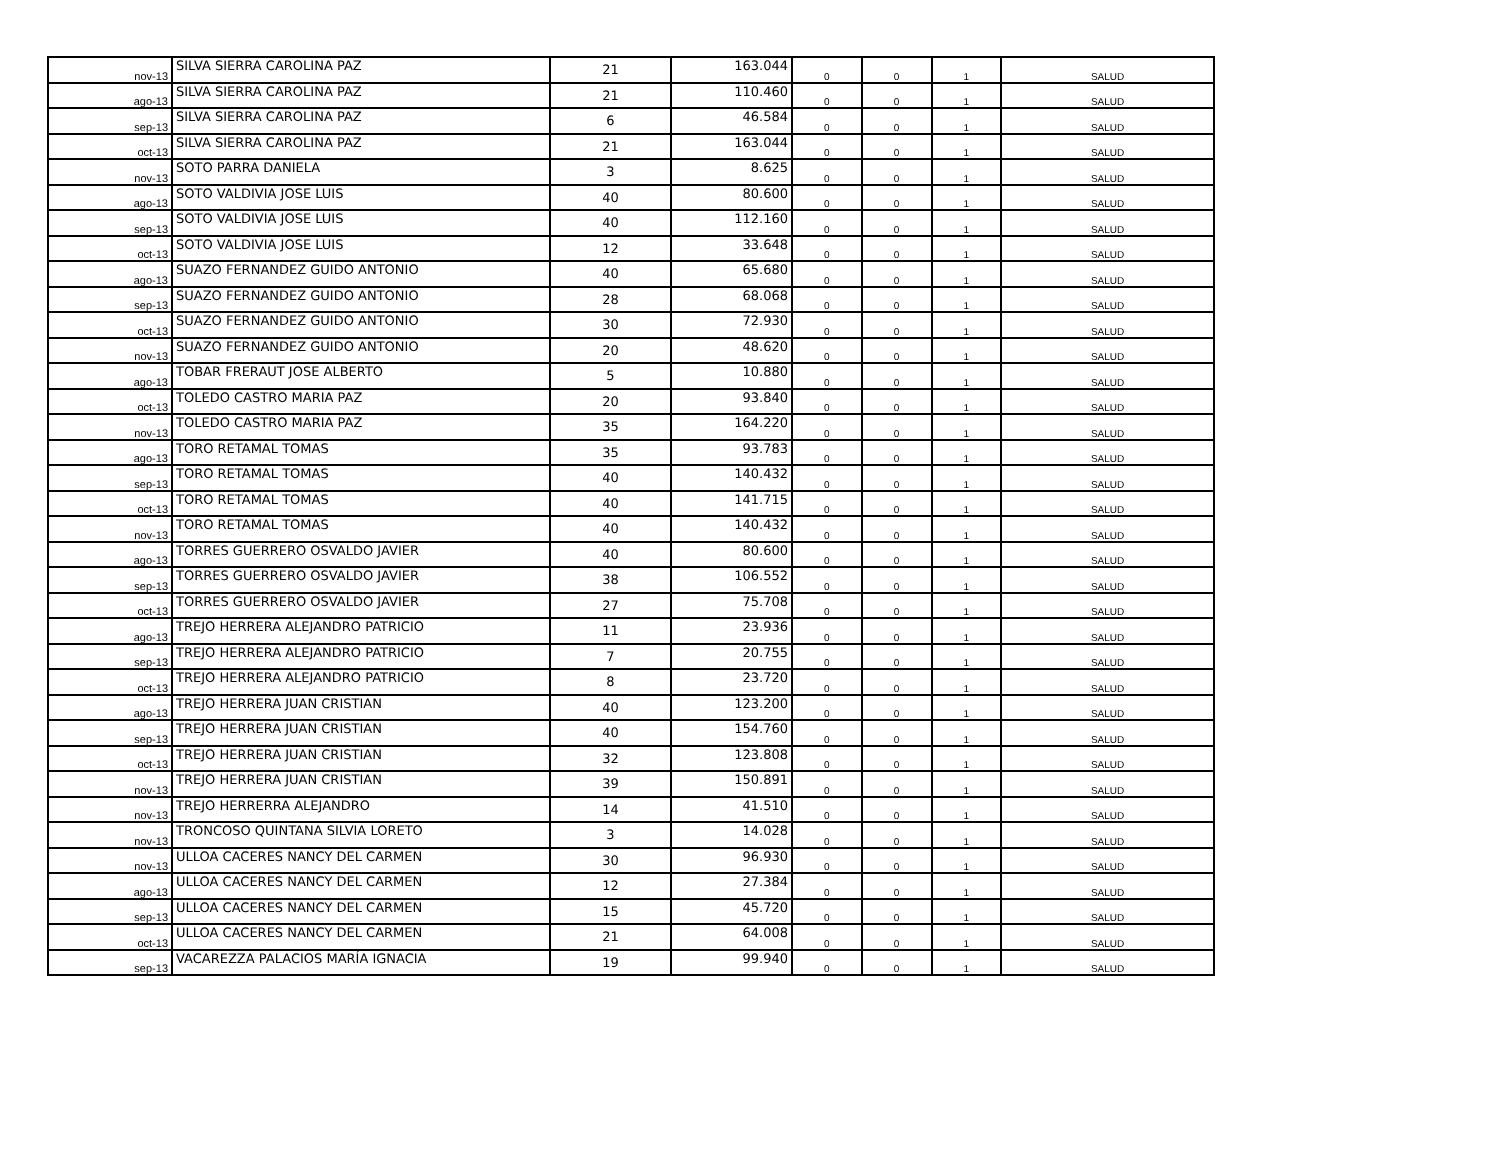| nov-13 | SILVA SIERRA CAROLINA PAZ | 21 | 163.044 | 0 | 0 | 1 | SALUD |
| ago-13 | SILVA SIERRA CAROLINA PAZ | 21 | 110.460 | 0 | 0 | 1 | SALUD |
| sep-13 | SILVA SIERRA CAROLINA PAZ | 6 | 46.584 | 0 | 0 | 1 | SALUD |
| oct-13 | SILVA SIERRA CAROLINA PAZ | 21 | 163.044 | 0 | 0 | 1 | SALUD |
| nov-13 | SOTO PARRA DANIELA | 3 | 8.625 | 0 | 0 | 1 | SALUD |
| ago-13 | SOTO VALDIVIA JOSE LUIS | 40 | 80.600 | 0 | 0 | 1 | SALUD |
| sep-13 | SOTO VALDIVIA JOSE LUIS | 40 | 112.160 | 0 | 0 | 1 | SALUD |
| oct-13 | SOTO VALDIVIA JOSE LUIS | 12 | 33.648 | 0 | 0 | 1 | SALUD |
| ago-13 | SUAZO FERNANDEZ GUIDO ANTONIO | 40 | 65.680 | 0 | 0 | 1 | SALUD |
| sep-13 | SUAZO FERNANDEZ GUIDO ANTONIO | 28 | 68.068 | 0 | 0 | 1 | SALUD |
| oct-13 | SUAZO FERNANDEZ GUIDO ANTONIO | 30 | 72.930 | 0 | 0 | 1 | SALUD |
| nov-13 | SUAZO FERNANDEZ GUIDO ANTONIO | 20 | 48.620 | 0 | 0 | 1 | SALUD |
| ago-13 | TOBAR FRERAUT JOSE ALBERTO | 5 | 10.880 | 0 | 0 | 1 | SALUD |
| oct-13 | TOLEDO CASTRO MARIA PAZ | 20 | 93.840 | 0 | 0 | 1 | SALUD |
| nov-13 | TOLEDO CASTRO MARIA PAZ | 35 | 164.220 | 0 | 0 | 1 | SALUD |
| ago-13 | TORO RETAMAL TOMAS | 35 | 93.783 | 0 | 0 | 1 | SALUD |
| sep-13 | TORO RETAMAL TOMAS | 40 | 140.432 | 0 | 0 | 1 | SALUD |
| oct-13 | TORO RETAMAL TOMAS | 40 | 141.715 | 0 | 0 | 1 | SALUD |
| nov-13 | TORO RETAMAL TOMAS | 40 | 140.432 | 0 | 0 | 1 | SALUD |
| ago-13 | TORRES GUERRERO OSVALDO JAVIER | 40 | 80.600 | 0 | 0 | 1 | SALUD |
| sep-13 | TORRES GUERRERO OSVALDO JAVIER | 38 | 106.552 | 0 | 0 | 1 | SALUD |
| oct-13 | TORRES GUERRERO OSVALDO JAVIER | 27 | 75.708 | 0 | 0 | 1 | SALUD |
| ago-13 | TREJO HERRERA ALEJANDRO PATRICIO | 11 | 23.936 | 0 | 0 | 1 | SALUD |
| sep-13 | TREJO HERRERA ALEJANDRO PATRICIO | 7 | 20.755 | 0 | 0 | 1 | SALUD |
| oct-13 | TREJO HERRERA ALEJANDRO PATRICIO | 8 | 23.720 | 0 | 0 | 1 | SALUD |
| ago-13 | TREJO HERRERA JUAN CRISTIAN | 40 | 123.200 | 0 | 0 | 1 | SALUD |
| sep-13 | TREJO HERRERA JUAN CRISTIAN | 40 | 154.760 | 0 | 0 | 1 | SALUD |
| oct-13 | TREJO HERRERA JUAN CRISTIAN | 32 | 123.808 | 0 | 0 | 1 | SALUD |
| nov-13 | TREJO HERRERA JUAN CRISTIAN | 39 | 150.891 | 0 | 0 | 1 | SALUD |
| nov-13 | TREJO HERRERRA ALEJANDRO | 14 | 41.510 | 0 | 0 | 1 | SALUD |
| nov-13 | TRONCOSO QUINTANA SILVIA LORETO | 3 | 14.028 | 0 | 0 | 1 | SALUD |
| nov-13 | ULLOA CACERES NANCY DEL CARMEN | 30 | 96.930 | 0 | 0 | 1 | SALUD |
| ago-13 | ULLOA CACERES NANCY DEL CARMEN | 12 | 27.384 | 0 | 0 | 1 | SALUD |
| sep-13 | ULLOA CACERES NANCY DEL CARMEN | 15 | 45.720 | 0 | 0 | 1 | SALUD |
| oct-13 | ULLOA CACERES NANCY DEL CARMEN | 21 | 64.008 | 0 | 0 | 1 | SALUD |
| sep-13 | VACAREZZA PALACIOS MARÍA IGNACIA | 19 | 99.940 | 0 | 0 | 1 | SALUD |